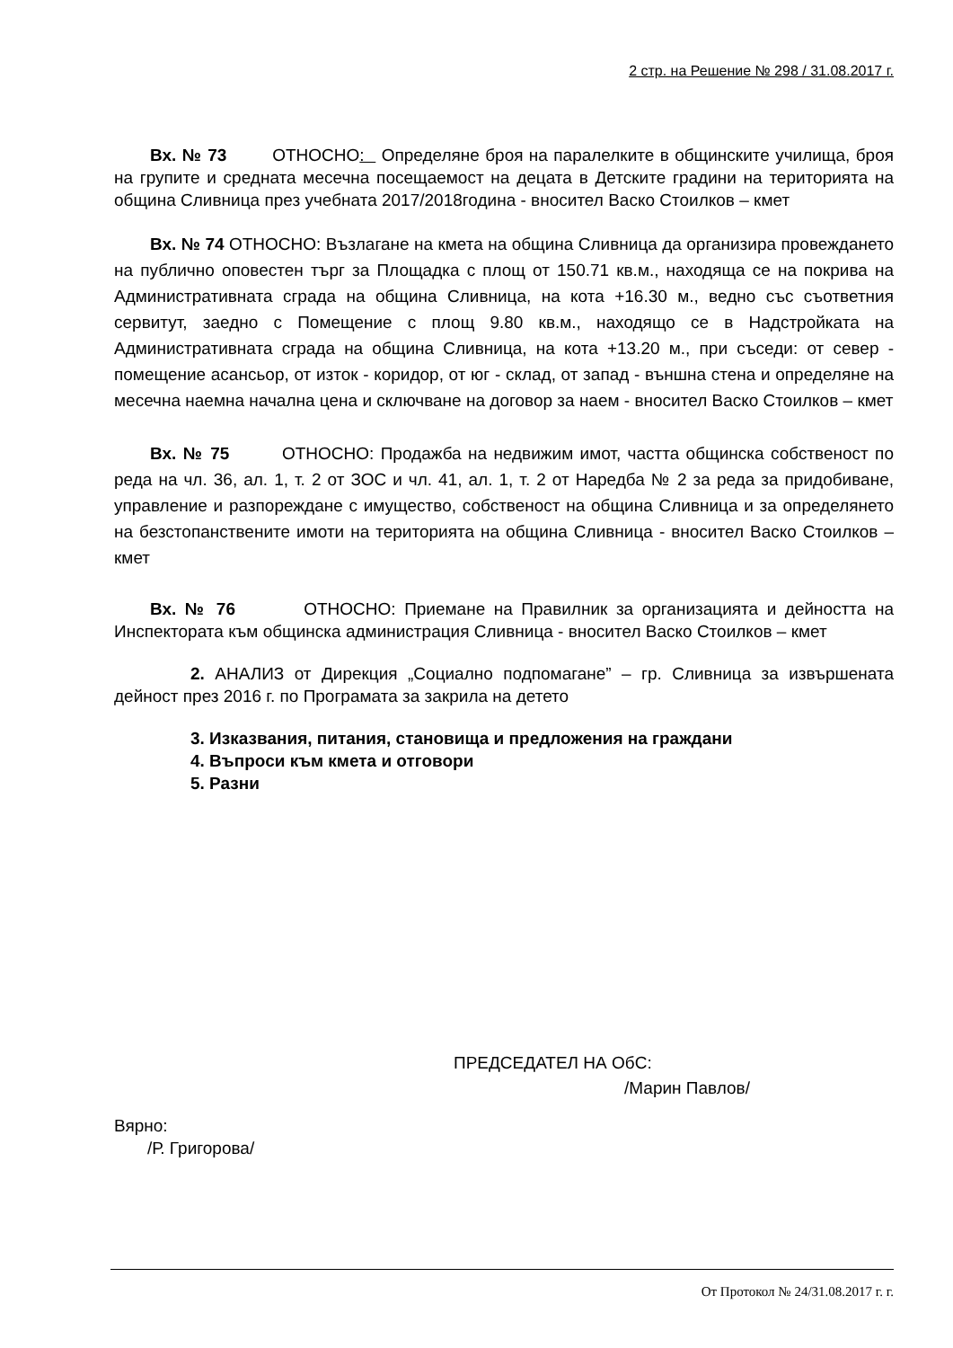2 стр. на Решение № 298 / 31.08.2017 г.
Вх. № 73 ОТНОСНО: Определяне броя на паралелките в общинските училища, броя на групите и средната месечна посещаемост на децата в Детските градини на територията на община Сливница през учебната 2017/2018година - вносител Васко Стоилков – кмет
Вх. № 74 ОТНОСНО: Възлагане на кмета на община Сливница да организира провеждането на публично оповестен търг за Площадка с площ от 150.71 кв.м., находяща се на покрива на Административната сграда на община Сливница, на кота +16.30 м., ведно със съответния сервитут, заедно с Помещение с площ 9.80 кв.м., находящо се в Надстройката на Административната сграда на община Сливница, на кота +13.20 м., при съседи: от север - помещение асансьор, от изток - коридор, от юг - склад, от запад - външна стена и определяне на месечна наемна начална цена и сключване на договор за наем - вносител Васко Стоилков – кмет
Вх. № 75 ОТНОСНО: Продажба на недвижим имот, частта общинска собственост по реда на чл. 36, ал. 1, т. 2 от ЗОС и чл. 41, ал. 1, т. 2 от Наредба № 2 за реда за придобиване, управление и разпореждане с имущество, собственост на община Сливница и за определянето на безстопанствените имоти на територията на община Сливница - вносител Васко Стоилков – кмет
Вх. № 76 ОТНОСНО: Приемане на Правилник за организацията и дейността на Инспектората към общинска администрация Сливница - вносител Васко Стоилков – кмет
2. АНАЛИЗ от Дирекция „Социално подпомагане” – гр. Сливница за извършената дейност през 2016 г. по Програмата за закрила на детето
3. Изказвания, питания, становища и предложения на граждани
4. Въпроси към кмета и отговори
5. Разни
ПРЕДСЕДАТЕЛ НА ОбС:
/Марин Павлов/
Вярно:
/Р. Григорова/
От Протокол № 24/31.08.2017 г. г.